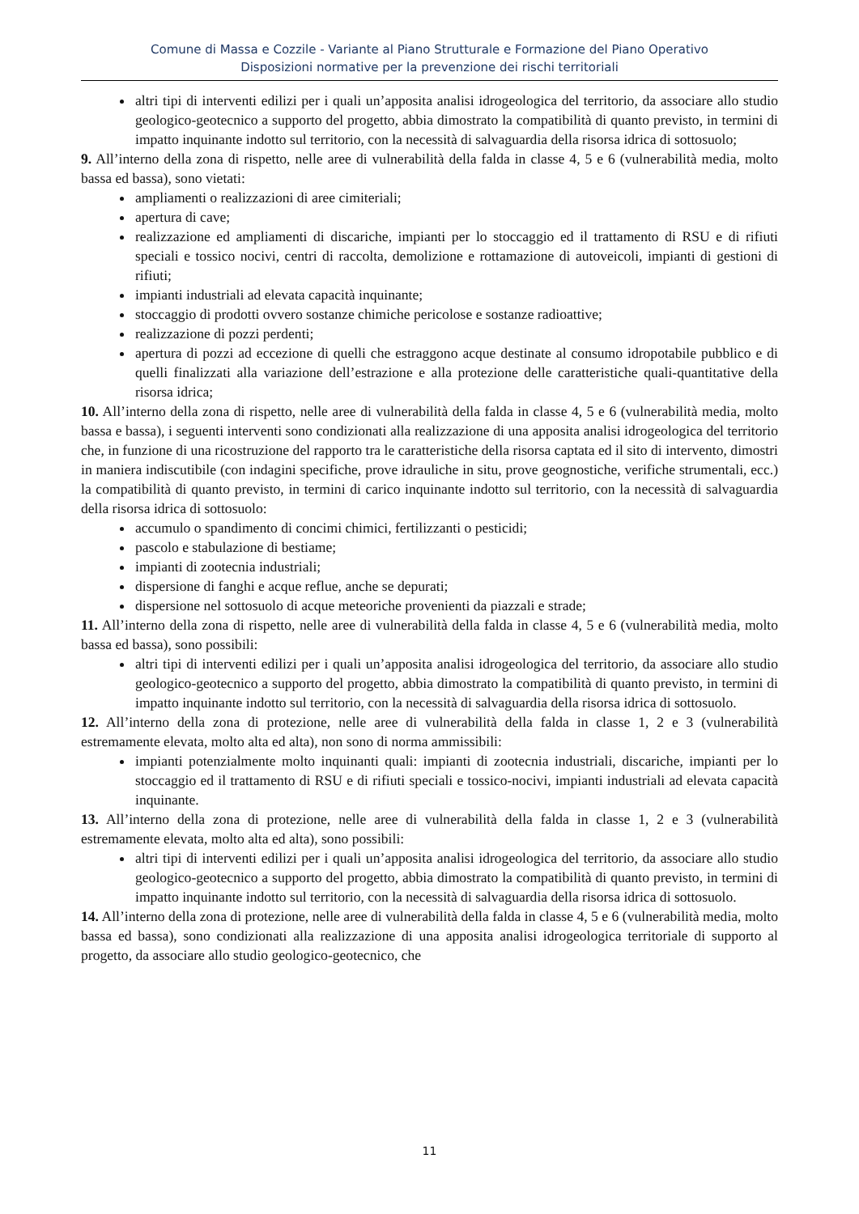Comune di Massa e Cozzile - Variante al Piano Strutturale e Formazione del Piano Operativo
Disposizioni normative per la prevenzione dei rischi territoriali
altri tipi di interventi edilizi per i quali un’apposita analisi idrogeologica del territorio, da associare allo studio geologico-geotecnico a supporto del progetto, abbia dimostrato la compatibilità di quanto previsto, in termini di impatto inquinante indotto sul territorio, con la necessità di salvaguardia della risorsa idrica di sottosuolo;
9. All’interno della zona di rispetto, nelle aree di vulnerabilità della falda in classe 4, 5 e 6 (vulnerabilità media, molto bassa ed bassa), sono vietati:
ampliamenti o realizzazioni di aree cimiteriali;
apertura di cave;
realizzazione ed ampliamenti di discariche, impianti per lo stoccaggio ed il trattamento di RSU e di rifiuti speciali e tossico nocivi, centri di raccolta, demolizione e rottamazione di autoveicoli, impianti di gestioni di rifiuti;
impianti industriali ad elevata capacità inquinante;
stoccaggio di prodotti ovvero sostanze chimiche pericolose e sostanze radioattive;
realizzazione di pozzi perdenti;
apertura di pozzi ad eccezione di quelli che estraggono acque destinate al consumo idropotabile pubblico e di quelli finalizzati alla variazione dell’estrazione e alla protezione delle caratteristiche quali-quantitative della risorsa idrica;
10. All’interno della zona di rispetto, nelle aree di vulnerabilità della falda in classe 4, 5 e 6 (vulnerabilità media, molto bassa e bassa), i seguenti interventi sono condizionati alla realizzazione di una apposita analisi idrogeologica del territorio che, in funzione di una ricostruzione del rapporto tra le caratteristiche della risorsa captata ed il sito di intervento, dimostri in maniera indiscutibile (con indagini specifiche, prove idrauliche in situ, prove geognostiche, verifiche strumentali, ecc.) la compatibilità di quanto previsto, in termini di carico inquinante indotto sul territorio, con la necessità di salvaguardia della risorsa idrica di sottosuolo:
accumulo o spandimento di concimi chimici, fertilizzanti o pesticidi;
pascolo e stabulazione di bestiame;
impianti di zootecnia industriali;
dispersione di fanghi e acque reflue, anche se depurati;
dispersione nel sottosuolo di acque meteoriche provenienti da piazzali e strade;
11. All’interno della zona di rispetto, nelle aree di vulnerabilità della falda in classe 4, 5 e 6 (vulnerabilità media, molto bassa ed bassa), sono possibili:
altri tipi di interventi edilizi per i quali un’apposita analisi idrogeologica del territorio, da associare allo studio geologico-geotecnico a supporto del progetto, abbia dimostrato la compatibilità di quanto previsto, in termini di impatto inquinante indotto sul territorio, con la necessità di salvaguardia della risorsa idrica di sottosuolo.
12. All’interno della zona di protezione, nelle aree di vulnerabilità della falda in classe 1, 2 e 3 (vulnerabilità estremamente elevata, molto alta ed alta), non sono di norma ammissibili:
impianti potenzialmente molto inquinanti quali: impianti di zootecnia industriali, discariche, impianti per lo stoccaggio ed il trattamento di RSU e di rifiuti speciali e tossico-nocivi, impianti industriali ad elevata capacità inquinante.
13. All’interno della zona di protezione, nelle aree di vulnerabilità della falda in classe 1, 2 e 3 (vulnerabilità estremamente elevata, molto alta ed alta), sono possibili:
altri tipi di interventi edilizi per i quali un’apposita analisi idrogeologica del territorio, da associare allo studio geologico-geotecnico a supporto del progetto, abbia dimostrato la compatibilità di quanto previsto, in termini di impatto inquinante indotto sul territorio, con la necessità di salvaguardia della risorsa idrica di sottosuolo.
14. All’interno della zona di protezione, nelle aree di vulnerabilità della falda in classe 4, 5 e 6 (vulnerabilità media, molto bassa ed bassa), sono condizionati alla realizzazione di una apposita analisi idrogeologica territoriale di supporto al progetto, da associare allo studio geologico-geotecnico, che
11